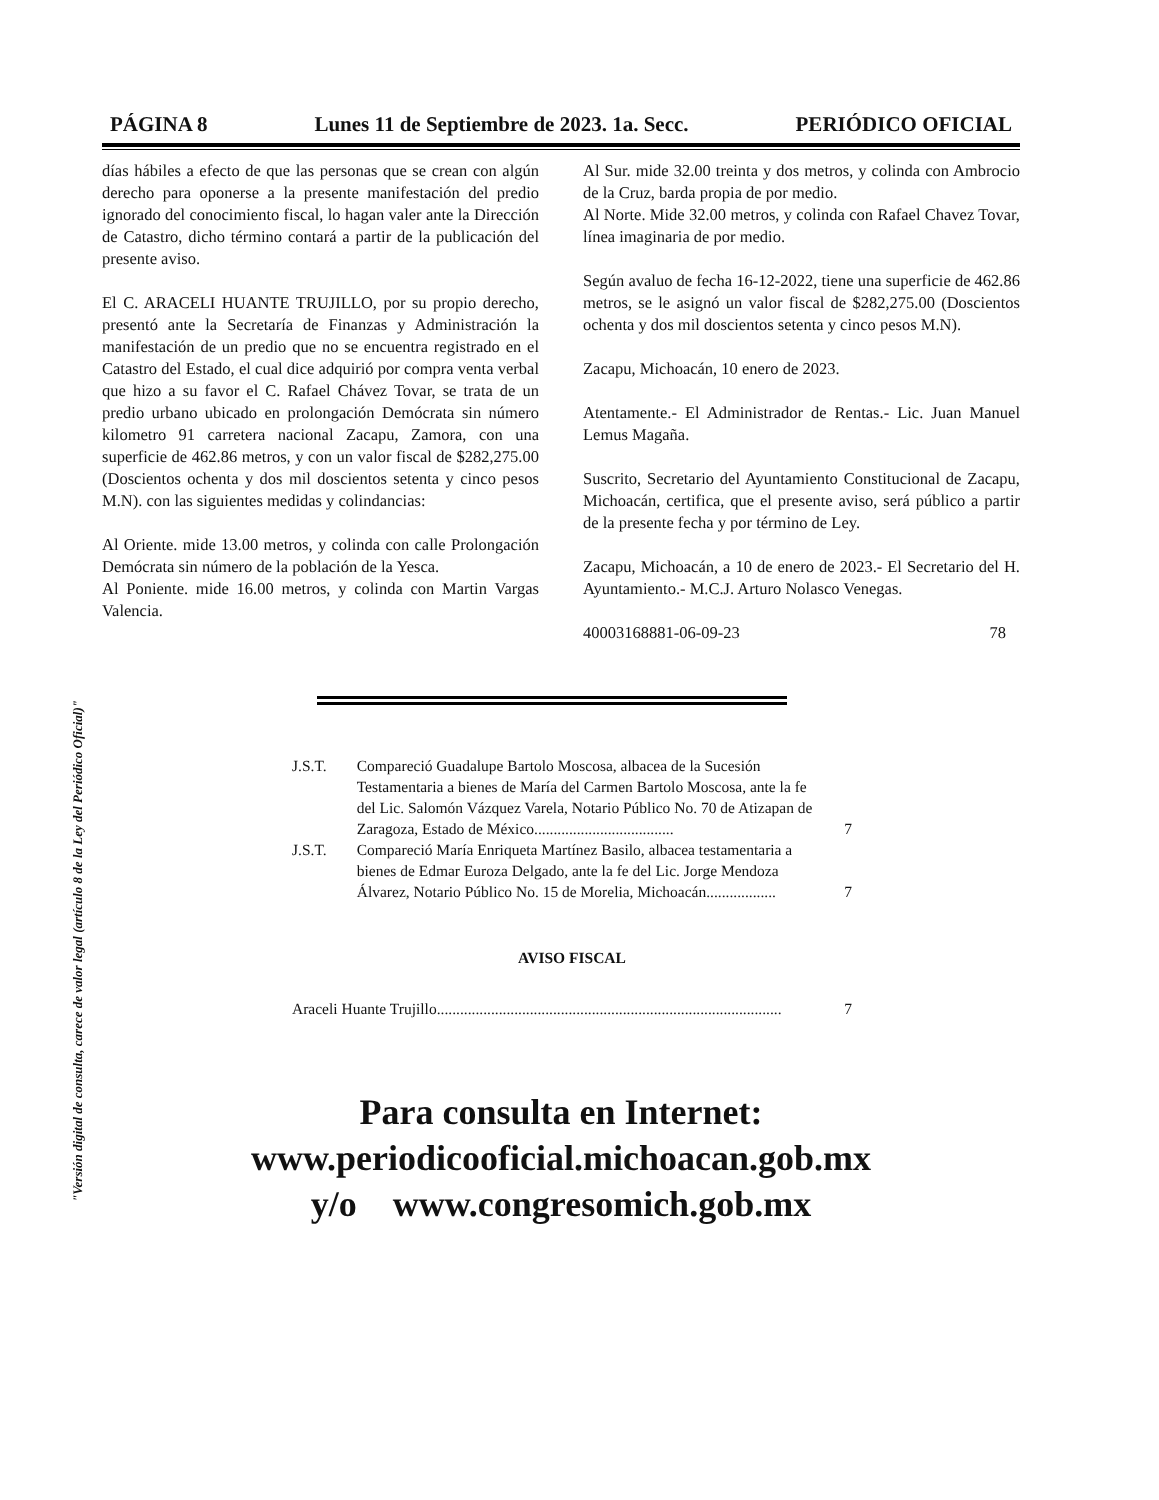"Versión digital de consulta, carece de valor legal (artículo 8 de la Ley del Periódico Oficial)"
PÁGINA 8 Lunes 11 de Septiembre de 2023. 1a. Secc. PERIÓDICO OFICIAL
días hábiles a efecto de que las personas que se crean con algún derecho para oponerse a la presente manifestación del predio ignorado del conocimiento fiscal, lo hagan valer ante la Dirección de Catastro, dicho término contará a partir de la publicación del presente aviso.
El C. ARACELI HUANTE TRUJILLO, por su propio derecho, presentó ante la Secretaría de Finanzas y Administración la manifestación de un predio que no se encuentra registrado en el Catastro del Estado, el cual dice adquirió por compra venta verbal que hizo a su favor el C. Rafael Chávez Tovar, se trata de un predio urbano ubicado en prolongación Demócrata sin número kilometro 91 carretera nacional Zacapu, Zamora, con una superficie de 462.86 metros, y con un valor fiscal de $282,275.00 (Doscientos ochenta y dos mil doscientos setenta y cinco pesos M.N). con las siguientes medidas y colindancias:
Al Oriente. mide 13.00 metros, y colinda con calle Prolongación Demócrata sin número de la población de la Yesca.
Al Poniente. mide 16.00 metros, y colinda con Martin Vargas Valencia.
Al Sur. mide 32.00 treinta y dos metros, y colinda con Ambrocio de la Cruz, barda propia de por medio.
Al Norte. Mide 32.00 metros, y colinda con Rafael Chavez Tovar, línea imaginaria de por medio.
Según avaluo de fecha 16-12-2022, tiene una superficie de 462.86 metros, se le asignó un valor fiscal de $282,275.00 (Doscientos ochenta y dos mil doscientos setenta y cinco pesos M.N).
Zacapu, Michoacán, 10 enero de 2023.
Atentamente.- El Administrador de Rentas.- Lic. Juan Manuel Lemus Magaña.
Suscrito, Secretario del Ayuntamiento Constitucional de Zacapu, Michoacán, certifica, que el presente aviso, será público a partir de la presente fecha y por término de Ley.
Zacapu, Michoacán, a 10 de enero de 2023.- El Secretario del H. Ayuntamiento.- M.C.J. Arturo Nolasco Venegas.
40003168881-06-09-23 78
| J.S.T. | Compareció Guadalupe Bartolo Moscosa, albacea de la Sucesión Testamentaria a bienes de María del Carmen Bartolo Moscosa, ante la fe del Lic. Salomón Vázquez Varela, Notario Público No. 70 de Atizapan de Zaragoza, Estado de México.................................... | 7 |
| J.S.T. | Compareció María Enriqueta Martínez Basilo, albacea testamentaria a bienes de Edmar Euroza Delgado, ante la fe del Lic. Jorge Mendoza Álvarez, Notario Público No. 15 de Morelia, Michoacán.................. | 7 |
AVISO FISCAL
| Araceli Huante Trujillo......................................................................................... | 7 |
Para consulta en Internet:
www.periodicooficial.michoacan.gob.mx
y/o www.congresomich.gob.mx